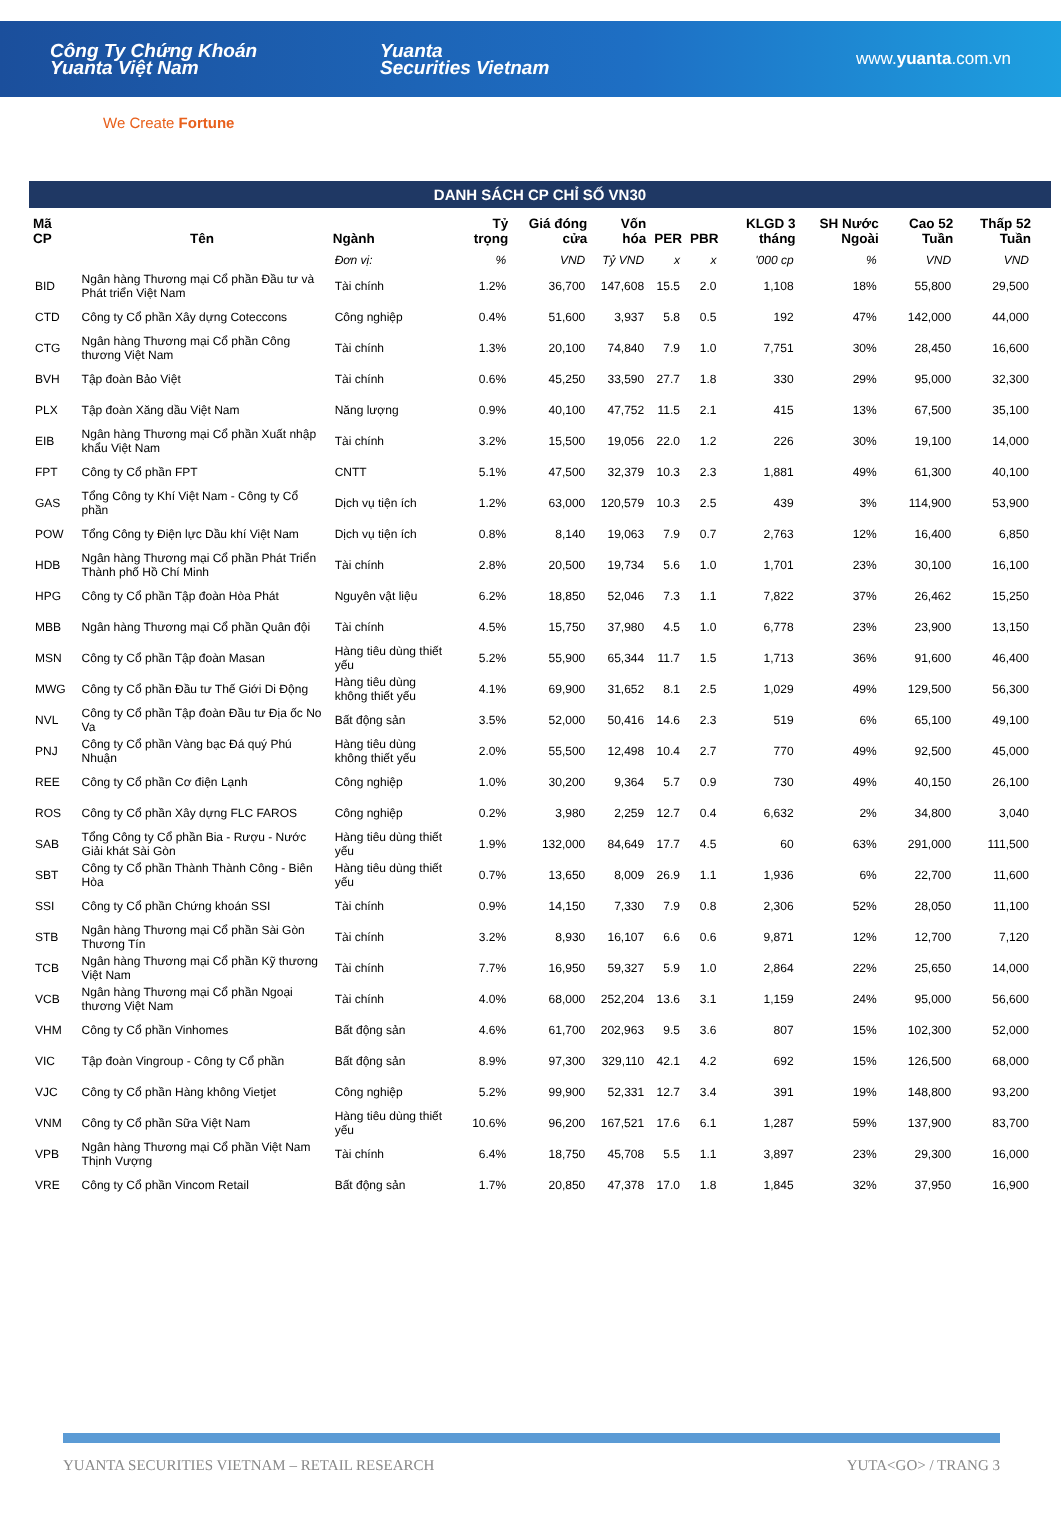Công Ty Chứng Khoán
Yuanta Việt Nam
Yuanta
Securities Vietnam
www.yuanta.com.vn
We Create Fortune
DANH SÁCH CP CHỈ SỐ VN30
| Mã CP | Tên | Ngành | Tỷ trọng | Giá đóng cửa | Vốn hóa | PER | PBR | KLGD 3 tháng | SH Nước Ngoài | Cao 52 Tuần | Thấp 52 Tuần |
| --- | --- | --- | --- | --- | --- | --- | --- | --- | --- | --- | --- |
| | | Đơn vị: | % | VND | Tỷ VND | x | x | '000 cp | % | VND | VND |
| BID | Ngân hàng Thương mại Cổ phần Đầu tư và Phát triển Việt Nam | Tài chính | 1.2% | 36,700 | 147,608 | 15.5 | 2.0 | 1,108 | 18% | 55,800 | 29,500 |
| CTD | Công ty Cổ phần Xây dựng Coteccons | Công nghiệp | 0.4% | 51,600 | 3,937 | 5.8 | 0.5 | 192 | 47% | 142,000 | 44,000 |
| CTG | Ngân hàng Thương mại Cổ phần Công thương Việt Nam | Tài chính | 1.3% | 20,100 | 74,840 | 7.9 | 1.0 | 7,751 | 30% | 28,450 | 16,600 |
| BVH | Tập đoàn Bảo Việt | Tài chính | 0.6% | 45,250 | 33,590 | 27.7 | 1.8 | 330 | 29% | 95,000 | 32,300 |
| PLX | Tập đoàn Xăng dầu Việt Nam | Năng lượng | 0.9% | 40,100 | 47,752 | 11.5 | 2.1 | 415 | 13% | 67,500 | 35,100 |
| EIB | Ngân hàng Thương mại Cổ phần Xuất nhập khẩu Việt Nam | Tài chính | 3.2% | 15,500 | 19,056 | 22.0 | 1.2 | 226 | 30% | 19,100 | 14,000 |
| FPT | Công ty Cổ phần FPT | CNTT | 5.1% | 47,500 | 32,379 | 10.3 | 2.3 | 1,881 | 49% | 61,300 | 40,100 |
| GAS | Tổng Công ty Khí Việt Nam - Công ty Cổ phần | Dịch vụ tiện ích | 1.2% | 63,000 | 120,579 | 10.3 | 2.5 | 439 | 3% | 114,900 | 53,900 |
| POW | Tổng Công ty Điện lực Dầu khí Việt Nam | Dịch vụ tiện ích | 0.8% | 8,140 | 19,063 | 7.9 | 0.7 | 2,763 | 12% | 16,400 | 6,850 |
| HDB | Ngân hàng Thương mại Cổ phần Phát Triển Thành phố Hồ Chí Minh | Tài chính | 2.8% | 20,500 | 19,734 | 5.6 | 1.0 | 1,701 | 23% | 30,100 | 16,100 |
| HPG | Công ty Cổ phần Tập đoàn Hòa Phát | Nguyên vật liệu | 6.2% | 18,850 | 52,046 | 7.3 | 1.1 | 7,822 | 37% | 26,462 | 15,250 |
| MBB | Ngân hàng Thương mại Cổ phần Quân đội | Tài chính | 4.5% | 15,750 | 37,980 | 4.5 | 1.0 | 6,778 | 23% | 23,900 | 13,150 |
| MSN | Công ty Cổ phần Tập đoàn Masan | Hàng tiêu dùng thiết yếu | 5.2% | 55,900 | 65,344 | 11.7 | 1.5 | 1,713 | 36% | 91,600 | 46,400 |
| MWG | Công ty Cổ phần Đầu tư Thế Giới Di Động | Hàng tiêu dùng không thiết yếu | 4.1% | 69,900 | 31,652 | 8.1 | 2.5 | 1,029 | 49% | 129,500 | 56,300 |
| NVL | Công ty Cổ phần Tập đoàn Đầu tư Địa ốc No Va | Bất động sản | 3.5% | 52,000 | 50,416 | 14.6 | 2.3 | 519 | 6% | 65,100 | 49,100 |
| PNJ | Công ty Cổ phần Vàng bạc Đá quý Phú Nhuận | Hàng tiêu dùng không thiết yếu | 2.0% | 55,500 | 12,498 | 10.4 | 2.7 | 770 | 49% | 92,500 | 45,000 |
| REE | Công ty Cổ phần Cơ điện Lạnh | Công nghiệp | 1.0% | 30,200 | 9,364 | 5.7 | 0.9 | 730 | 49% | 40,150 | 26,100 |
| ROS | Công ty Cổ phần Xây dựng FLC FAROS | Công nghiệp | 0.2% | 3,980 | 2,259 | 12.7 | 0.4 | 6,632 | 2% | 34,800 | 3,040 |
| SAB | Tổng Công ty Cổ phần Bia - Rượu - Nước Giải khát Sài Gòn | Hàng tiêu dùng thiết yếu | 1.9% | 132,000 | 84,649 | 17.7 | 4.5 | 60 | 63% | 291,000 | 111,500 |
| SBT | Công ty Cổ phần Thành Thành Công - Biên Hòa | Hàng tiêu dùng thiết yếu | 0.7% | 13,650 | 8,009 | 26.9 | 1.1 | 1,936 | 6% | 22,700 | 11,600 |
| SSI | Công ty Cổ phần Chứng khoán SSI | Tài chính | 0.9% | 14,150 | 7,330 | 7.9 | 0.8 | 2,306 | 52% | 28,050 | 11,100 |
| STB | Ngân hàng Thương mại Cổ phần Sài Gòn Thương Tín | Tài chính | 3.2% | 8,930 | 16,107 | 6.6 | 0.6 | 9,871 | 12% | 12,700 | 7,120 |
| TCB | Ngân hàng Thương mại Cổ phần Kỹ thương Việt Nam | Tài chính | 7.7% | 16,950 | 59,327 | 5.9 | 1.0 | 2,864 | 22% | 25,650 | 14,000 |
| VCB | Ngân hàng Thương mại Cổ phần Ngoại thương Việt Nam | Tài chính | 4.0% | 68,000 | 252,204 | 13.6 | 3.1 | 1,159 | 24% | 95,000 | 56,600 |
| VHM | Công ty Cổ phần Vinhomes | Bất động sản | 4.6% | 61,700 | 202,963 | 9.5 | 3.6 | 807 | 15% | 102,300 | 52,000 |
| VIC | Tập đoàn Vingroup - Công ty Cổ phần | Bất động sản | 8.9% | 97,300 | 329,110 | 42.1 | 4.2 | 692 | 15% | 126,500 | 68,000 |
| VJC | Công ty Cổ phần Hàng không Vietjet | Công nghiệp | 5.2% | 99,900 | 52,331 | 12.7 | 3.4 | 391 | 19% | 148,800 | 93,200 |
| VNM | Công ty Cổ phần Sữa Việt Nam | Hàng tiêu dùng thiết yếu | 10.6% | 96,200 | 167,521 | 17.6 | 6.1 | 1,287 | 59% | 137,900 | 83,700 |
| VPB | Ngân hàng Thương mại Cổ phần Việt Nam Thịnh Vượng | Tài chính | 6.4% | 18,750 | 45,708 | 5.5 | 1.1 | 3,897 | 23% | 29,300 | 16,000 |
| VRE | Công ty Cổ phần Vincom Retail | Bất động sản | 1.7% | 20,850 | 47,378 | 17.0 | 1.8 | 1,845 | 32% | 37,950 | 16,900 |
YUANTA SECURITIES VIETNAM – RETAIL RESEARCH YUTA<GO> / TRANG 3